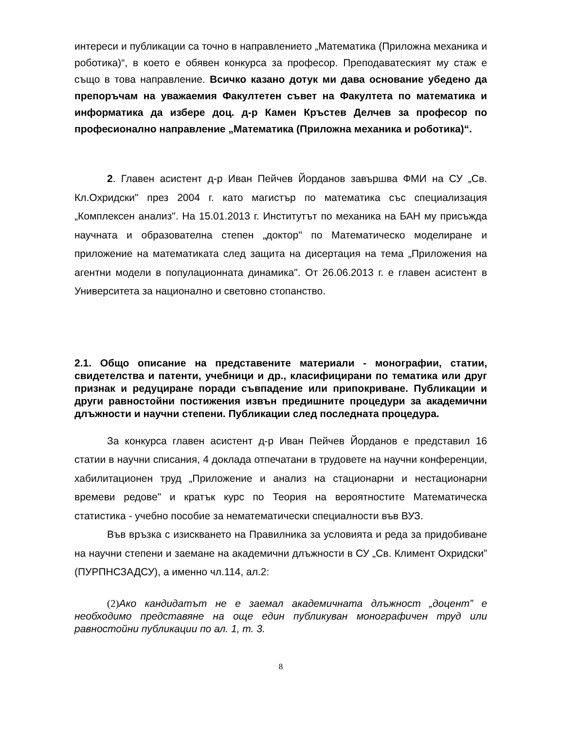интереси и публикации са точно в направлението „Математика (Приложна механика и роботика)“, в което е обявен конкурса за професор. Преподаватеският му стаж е също в това направление. Всичко казано дотук ми дава основание убедено да препоръчам на уважаемия Факултетен съвет на Факултета по математика и информатика да избере доц. д-р Камен Кръстев Делчев за професор по професионално направление „Математика (Приложна механика и роботика)“.
2. Главен асистент д-р Иван Пейчев Йорданов завършва ФМИ на СУ „Св. Кл.Охридски" през 2004 г. като магистър по математика със специализация „Комплексен анализ". На 15.01.2013 г. Институтът по механика на БАН му присъжда научната и образователна степен „доктор" по Математическо моделиране и приложение на математиката след защита на дисертация на тема „Приложения на агентни модели в популационната динамика". От 26.06.2013 г. е главен асистент в Университета за национално и световно стопанство.
2.1. Общо описание на представените материали - монографии, статии, свидетелства и патенти, учебници и др., класифицирани по тематика или друг признак и редуциране поради съвпадение или припокриване. Публикации и други равностойни постижения извън предишните процедури за академични длъжности и научни степени. Публикации след последната процедура.
За конкурса главен асистент д-р Иван Пейчев Йорданов е представил 16 статии в научни списания, 4 доклада отпечатани в трудовете на научни конференции, хабилитационен труд „Приложение и анализ на стационарни и нестационарни времеви редове" и кратък курс по Теория на вероятностите Математическа статистика - учебно пособие за нематематически специалности във ВУЗ.
Във връзка с изискването на Правилника за условията и реда за придобиване на научни степени и заемане на академични длъжности в СУ „Св. Климент Охридски” (ПУРПНСЗАДСУ), а именно чл.114, ал.2:
(2) Ако кандидатът не е заемал академичната длъжност „доцент” е необходимо представяне на още един публикуван монографичен труд или равностойни публикации по ал. 1, т. 3.
8